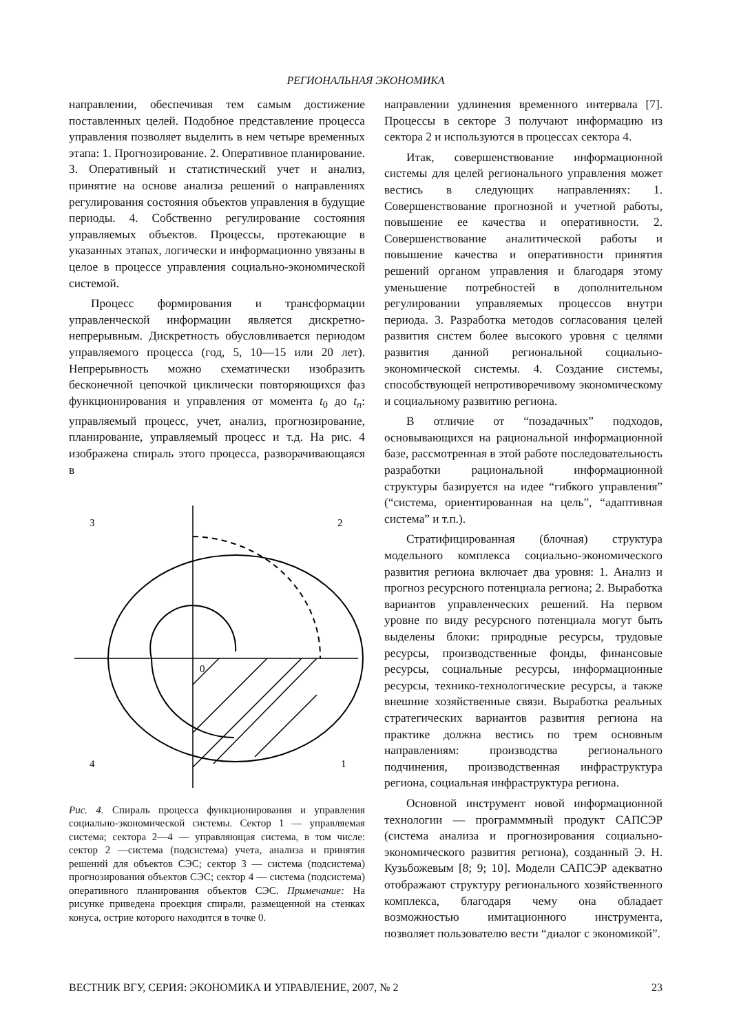РЕГИОНАЛЬНАЯ ЭКОНОМИКА
направлении, обеспечивая тем самым достижение поставленных целей. Подобное представление процесса управления позволяет выделить в нем четыре временных этапа: 1. Прогнозирование. 2. Оперативное планирование. 3. Оперативный и статистический учет и анализ, принятие на основе анализа решений о направлениях регулирования состояния объектов управления в будущие периоды. 4. Собственно регулирование состояния управляемых объектов. Процессы, протекающие в указанных этапах, логически и информационно увязаны в целое в процессе управления социально-экономической системой.
Процесс формирования и трансформации управленческой информации является дискретно-непрерывным. Дискретность обусловливается периодом управляемого процесса (год, 5, 10—15 или 20 лет). Непрерывность можно схематически изобразить бесконечной цепочкой циклически повторяющихся фаз функционирования и управления от момента t<sub>0</sub> до t<sub>n</sub>: управляемый процесс, учет, анализ, прогнозирование, планирование, управляемый процесс и т.д. На рис. 4 изображена спираль этого процесса, разворачивающаяся в
3
2
4
1
0
Рис. 4. Спираль процесса функционирования и управления социально-экономической системы. Сектор 1 — управляемая система; сектора 2—4 — управляющая система, в том числе: сектор 2 —система (подсистема) учета, анализа и принятия решений для объектов СЭС; сектор 3 — система (подсистема) прогнозирования объектов СЭС; сектор 4 — система (подсистема) оперативного планирования объектов СЭС. Примечание: На рисунке приведена проекция спирали, размещенной на стенках конуса, острие которого находится в точке 0.
направлении удлинения временного интервала [7]. Процессы в секторе 3 получают информацию из сектора 2 и используются в процессах сектора 4.
Итак, совершенствование информационной системы для целей регионального управления может вестись в следующих направлениях: 1. Совершенствование прогнозной и учетной работы, повышение ее качества и оперативности. 2. Совершенствование аналитической работы и повышение качества и оперативности принятия решений органом управления и благодаря этому уменьшение потребностей в дополнительном регулировании управляемых процессов внутри периода. 3. Разработка методов согласования целей развития систем более высокого уровня с целями развития данной региональной социально-экономической системы. 4. Создание системы, способствующей непротиворечивому экономическому и социальному развитию региона.
В отличие от “позадачных” подходов, основывающихся на рациональной информационной базе, рассмотренная в этой работе последовательность разработки рациональной информационной структуры базируется на идее “гибкого управления” (“система, ориентированная на цель”, “адаптивная система” и т.п.).
Стратифицированная (блочная) структура модельного комплекса социально-экономического развития региона включает два уровня: 1. Анализ и прогноз ресурсного потенциала региона; 2. Выработка вариантов управленческих решений. На первом уровне по виду ресурсного потенциала могут быть выделены блоки: природные ресурсы, трудовые ресурсы, производственные фонды, финансовые ресурсы, социальные ресурсы, информационные ресурсы, технико-технологические ресурсы, а также внешние хозяйственные связи. Выработка реальных стратегических вариантов развития региона на практике должна вестись по трем основным направлениям: производства регионального подчинения, производственная инфраструктура региона, социальная инфраструктура региона.
Основной инструмент новой информационной технологии — программмный продукт САПСЭР (система анализа и прогнозирования социально-экономического развития региона), созданный Э. Н. Кузьбожевым [8; 9; 10]. Модели САПСЭР адекватно отображают структуру регионального хозяйственного комплекса, благодаря чему она обладает возможностью имитационного инструмента, позволяет пользователю вести “диалог с экономикой”.
ВЕСТНИК ВГУ, СЕРИЯ: ЭКОНОМИКА И УПРАВЛЕНИЕ, 2007, № 2 23